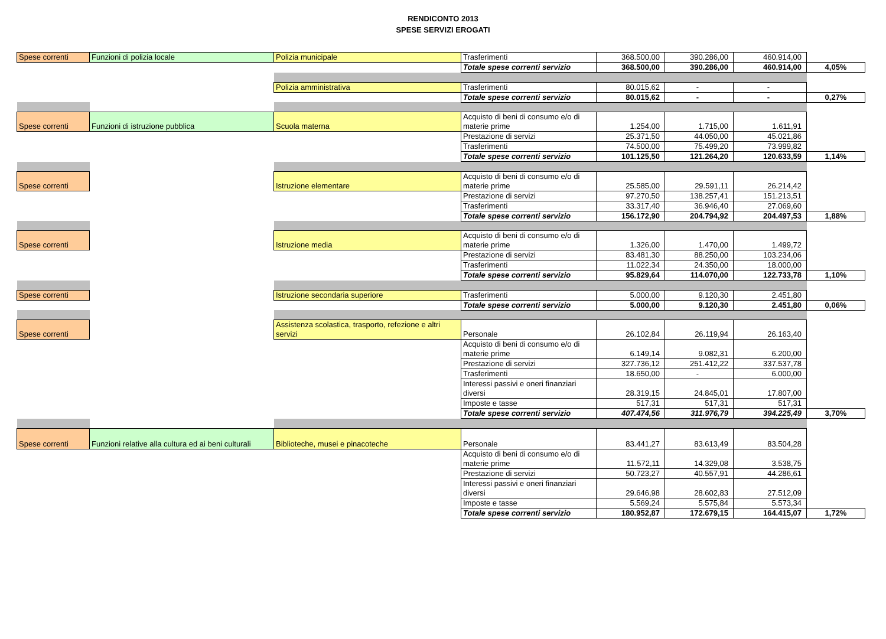RENDICONTO 2013
SPESE SERVIZI EROGATI
| Spese correnti | Funzioni di polizia locale | Polizia municipale | Trasferimenti | 368.500,00 | 390.286,00 | 460.914,00 | |
| | | | Totale spese correnti servizio | 368.500,00 | 390.286,00 | 460.914,00 | 4,05% |
| | | Polizia amministrativa | Trasferimenti | 80.015,62 | - | - | |
| | | | Totale spese correnti servizio | 80.015,62 | - | - | 0,27% |
| Spese correnti | Funzioni di istruzione pubblica | Scuola materna | Acquisto di beni di consumo e/o di materie prime | 1.254,00 | 1.715,00 | 1.611,91 | |
| | | | Prestazione di servizi | 25.371,50 | 44.050,00 | 45.021,86 | |
| | | | Trasferimenti | 74.500,00 | 75.499,20 | 73.999,82 | |
| | | | Totale spese correnti servizio | 101.125,50 | 121.264,20 | 120.633,59 | 1,14% |
| Spese correnti | | Istruzione elementare | Acquisto di beni di consumo e/o di materie prime | 25.585,00 | 29.591,11 | 26.214,42 | |
| | | | Prestazione di servizi | 97.270,50 | 138.257,41 | 151.213,51 | |
| | | | Trasferimenti | 33.317,40 | 36.946,40 | 27.069,60 | |
| | | | Totale spese correnti servizio | 156.172,90 | 204.794,92 | 204.497,53 | 1,88% |
| Spese correnti | | Istruzione media | Acquisto di beni di consumo e/o di materie prime | 1.326,00 | 1.470,00 | 1.499,72 | |
| | | | Prestazione di servizi | 83.481,30 | 88.250,00 | 103.234,06 | |
| | | | Trasferimenti | 11.022,34 | 24.350,00 | 18.000,00 | |
| | | | Totale spese correnti servizio | 95.829,64 | 114.070,00 | 122.733,78 | 1,10% |
| Spese correnti | | Istruzione secondaria superiore | Trasferimenti | 5.000,00 | 9.120,30 | 2.451,80 | |
| | | | Totale spese correnti servizio | 5.000,00 | 9.120,30 | 2.451,80 | 0,06% |
| Spese correnti | | Assistenza scolastica, trasporto, refezione e altri servizi | Personale | 26.102,84 | 26.119,94 | 26.163,40 | |
| | | | Acquisto di beni di consumo e/o di materie prime | 6.149,14 | 9.082,31 | 6.200,00 | |
| | | | Prestazione di servizi | 327.736,12 | 251.412,22 | 337.537,78 | |
| | | | Trasferimenti | 18.650,00 | - | 6.000,00 | |
| | | | Interessi passivi e oneri finanziari diversi | 28.319,15 | 24.845,01 | 17.807,00 | |
| | | | Imposte e tasse | 517,31 | 517,31 | 517,31 | |
| | | | Totale spese correnti servizio | 407.474,56 | 311.976,79 | 394.225,49 | 3,70% |
| Spese correnti | Funzioni relative alla cultura ed ai beni culturali | Biblioteche, musei e pinacoteche | Personale | 83.441,27 | 83.613,49 | 83.504,28 | |
| | | | Acquisto di beni di consumo e/o di materie prime | 11.572,11 | 14.329,08 | 3.538,75 | |
| | | | Prestazione di servizi | 50.723,27 | 40.557,91 | 44.286,61 | |
| | | | Interessi passivi e oneri finanziari diversi | 29.646,98 | 28.602,83 | 27.512,09 | |
| | | | Imposte e tasse | 5.569,24 | 5.575,84 | 5.573,34 | |
| | | | Totale spese correnti servizio | 180.952,87 | 172.679,15 | 164.415,07 | 1,72% |